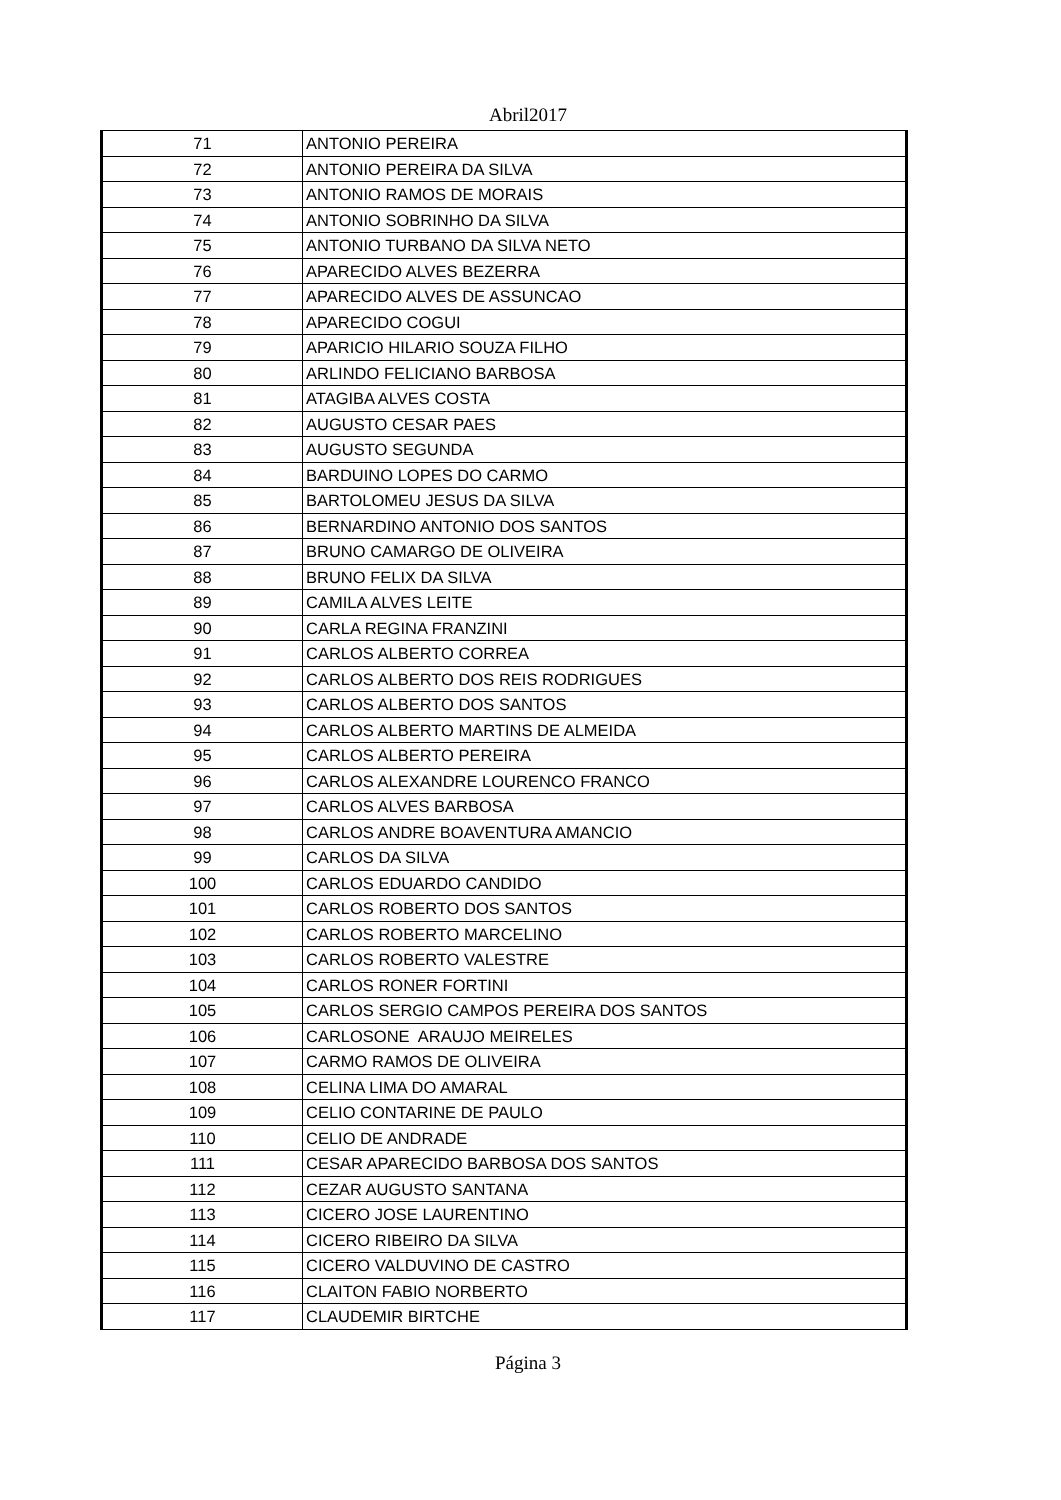Abril2017
| 71 | ANTONIO PEREIRA |
| 72 | ANTONIO PEREIRA DA SILVA |
| 73 | ANTONIO RAMOS DE MORAIS |
| 74 | ANTONIO SOBRINHO DA SILVA |
| 75 | ANTONIO TURBANO DA SILVA NETO |
| 76 | APARECIDO ALVES BEZERRA |
| 77 | APARECIDO ALVES DE ASSUNCAO |
| 78 | APARECIDO COGUI |
| 79 | APARICIO HILARIO SOUZA FILHO |
| 80 | ARLINDO FELICIANO BARBOSA |
| 81 | ATAGIBA ALVES COSTA |
| 82 | AUGUSTO CESAR PAES |
| 83 | AUGUSTO SEGUNDA |
| 84 | BARDUINO LOPES DO CARMO |
| 85 | BARTOLOMEU JESUS DA SILVA |
| 86 | BERNARDINO ANTONIO DOS SANTOS |
| 87 | BRUNO CAMARGO DE OLIVEIRA |
| 88 | BRUNO FELIX DA SILVA |
| 89 | CAMILA ALVES LEITE |
| 90 | CARLA REGINA FRANZINI |
| 91 | CARLOS ALBERTO CORREA |
| 92 | CARLOS ALBERTO DOS REIS RODRIGUES |
| 93 | CARLOS ALBERTO DOS SANTOS |
| 94 | CARLOS ALBERTO MARTINS DE ALMEIDA |
| 95 | CARLOS ALBERTO PEREIRA |
| 96 | CARLOS ALEXANDRE LOURENCO FRANCO |
| 97 | CARLOS ALVES BARBOSA |
| 98 | CARLOS ANDRE BOAVENTURA AMANCIO |
| 99 | CARLOS DA SILVA |
| 100 | CARLOS EDUARDO CANDIDO |
| 101 | CARLOS ROBERTO DOS SANTOS |
| 102 | CARLOS ROBERTO MARCELINO |
| 103 | CARLOS ROBERTO VALESTRE |
| 104 | CARLOS RONER FORTINI |
| 105 | CARLOS SERGIO CAMPOS PEREIRA DOS SANTOS |
| 106 | CARLOSONE ARAUJO MEIRELES |
| 107 | CARMO RAMOS DE OLIVEIRA |
| 108 | CELINA LIMA DO AMARAL |
| 109 | CELIO CONTARINE DE PAULO |
| 110 | CELIO DE ANDRADE |
| 111 | CESAR APARECIDO BARBOSA DOS SANTOS |
| 112 | CEZAR AUGUSTO SANTANA |
| 113 | CICERO JOSE LAURENTINO |
| 114 | CICERO RIBEIRO DA SILVA |
| 115 | CICERO VALDUVINO DE CASTRO |
| 116 | CLAITON FABIO NORBERTO |
| 117 | CLAUDEMIR BIRTCHE |
Página 3